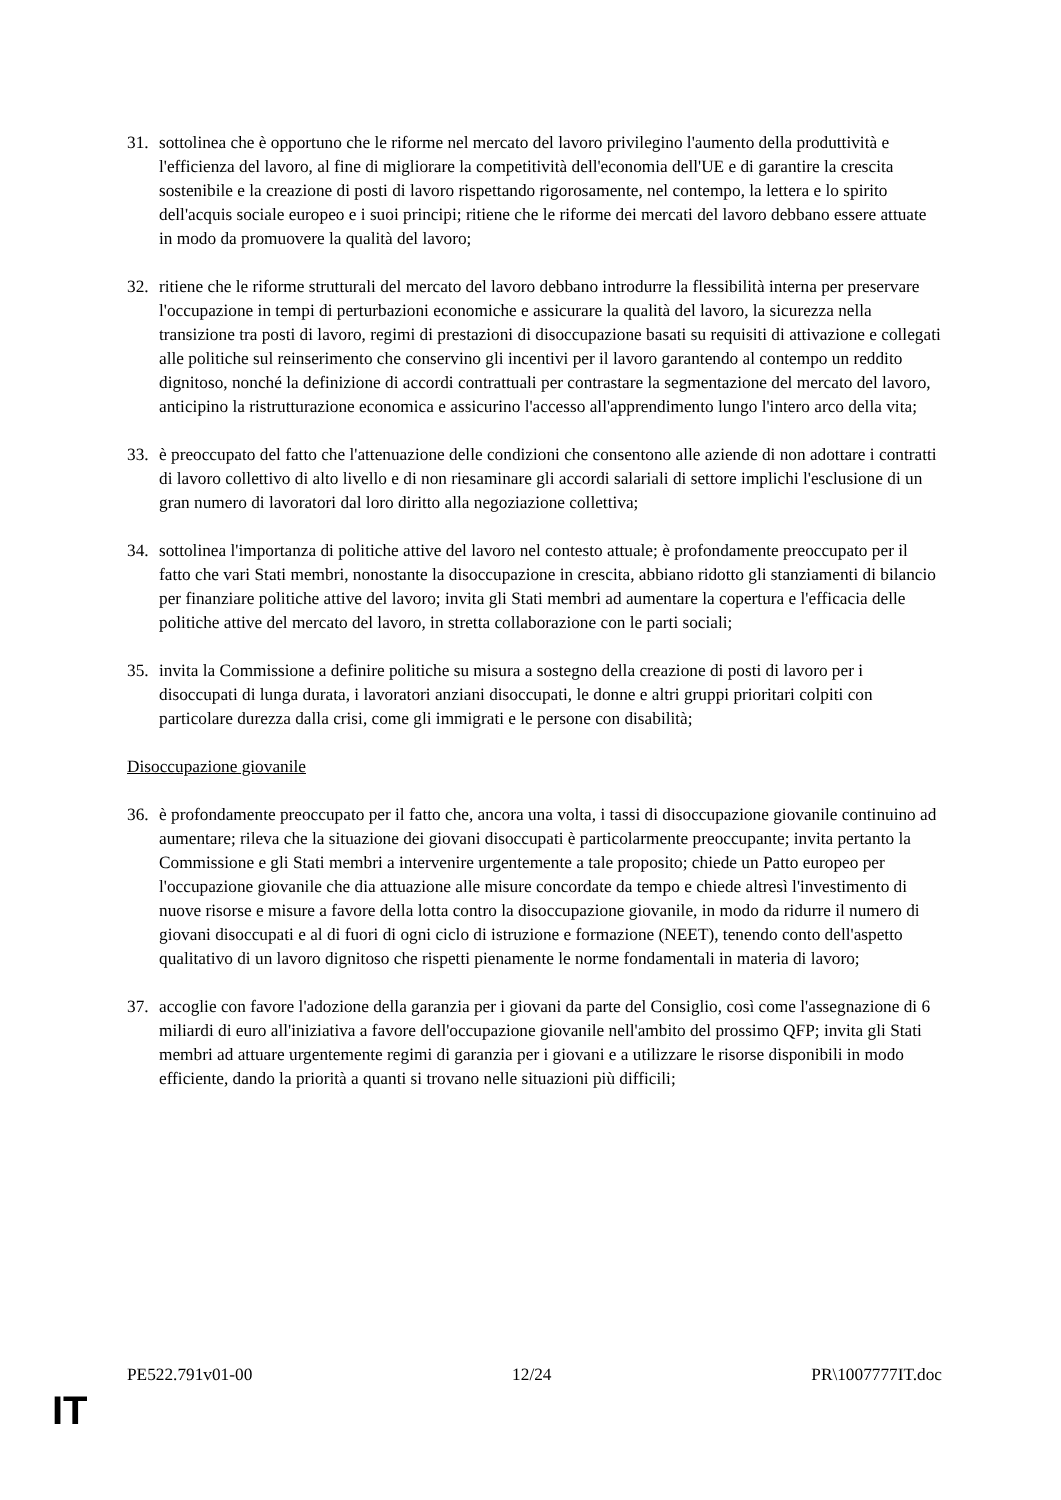31. sottolinea che è opportuno che le riforme nel mercato del lavoro privilegino l'aumento della produttività e l'efficienza del lavoro, al fine di migliorare la competitività dell'economia dell'UE e di garantire la crescita sostenibile e la creazione di posti di lavoro rispettando rigorosamente, nel contempo, la lettera e lo spirito dell'acquis sociale europeo e i suoi principi; ritiene che le riforme dei mercati del lavoro debbano essere attuate in modo da promuovere la qualità del lavoro;
32. ritiene che le riforme strutturali del mercato del lavoro debbano introdurre la flessibilità interna per preservare l'occupazione in tempi di perturbazioni economiche e assicurare la qualità del lavoro, la sicurezza nella transizione tra posti di lavoro, regimi di prestazioni di disoccupazione basati su requisiti di attivazione e collegati alle politiche sul reinserimento che conservino gli incentivi per il lavoro garantendo al contempo un reddito dignitoso, nonché la definizione di accordi contrattuali per contrastare la segmentazione del mercato del lavoro, anticipino la ristrutturazione economica e assicurino l'accesso all'apprendimento lungo l'intero arco della vita;
33. è preoccupato del fatto che l'attenuazione delle condizioni che consentono alle aziende di non adottare i contratti di lavoro collettivo di alto livello e di non riesaminare gli accordi salariali di settore implichi l'esclusione di un gran numero di lavoratori dal loro diritto alla negoziazione collettiva;
34. sottolinea l'importanza di politiche attive del lavoro nel contesto attuale; è profondamente preoccupato per il fatto che vari Stati membri, nonostante la disoccupazione in crescita, abbiano ridotto gli stanziamenti di bilancio per finanziare politiche attive del lavoro; invita gli Stati membri ad aumentare la copertura e l'efficacia delle politiche attive del mercato del lavoro, in stretta collaborazione con le parti sociali;
35. invita la Commissione a definire politiche su misura a sostegno della creazione di posti di lavoro per i disoccupati di lunga durata, i lavoratori anziani disoccupati, le donne e altri gruppi prioritari colpiti con particolare durezza dalla crisi, come gli immigrati e le persone con disabilità;
Disoccupazione giovanile
36. è profondamente preoccupato per il fatto che, ancora una volta, i tassi di disoccupazione giovanile continuino ad aumentare; rileva che la situazione dei giovani disoccupati è particolarmente preoccupante; invita pertanto la Commissione e gli Stati membri a intervenire urgentemente a tale proposito; chiede un Patto europeo per l'occupazione giovanile che dia attuazione alle misure concordate da tempo e chiede altresì l'investimento di nuove risorse e misure a favore della lotta contro la disoccupazione giovanile, in modo da ridurre il numero di giovani disoccupati e al di fuori di ogni ciclo di istruzione e formazione (NEET), tenendo conto dell'aspetto qualitativo di un lavoro dignitoso che rispetti pienamente le norme fondamentali in materia di lavoro;
37. accoglie con favore l'adozione della garanzia per i giovani da parte del Consiglio, così come l'assegnazione di 6 miliardi di euro all'iniziativa a favore dell'occupazione giovanile nell'ambito del prossimo QFP; invita gli Stati membri ad attuare urgentemente regimi di garanzia per i giovani e a utilizzare le risorse disponibili in modo efficiente, dando la priorità a quanti si trovano nelle situazioni più difficili;
PE522.791v01-00 12/24 PR\1007777IT.doc
IT